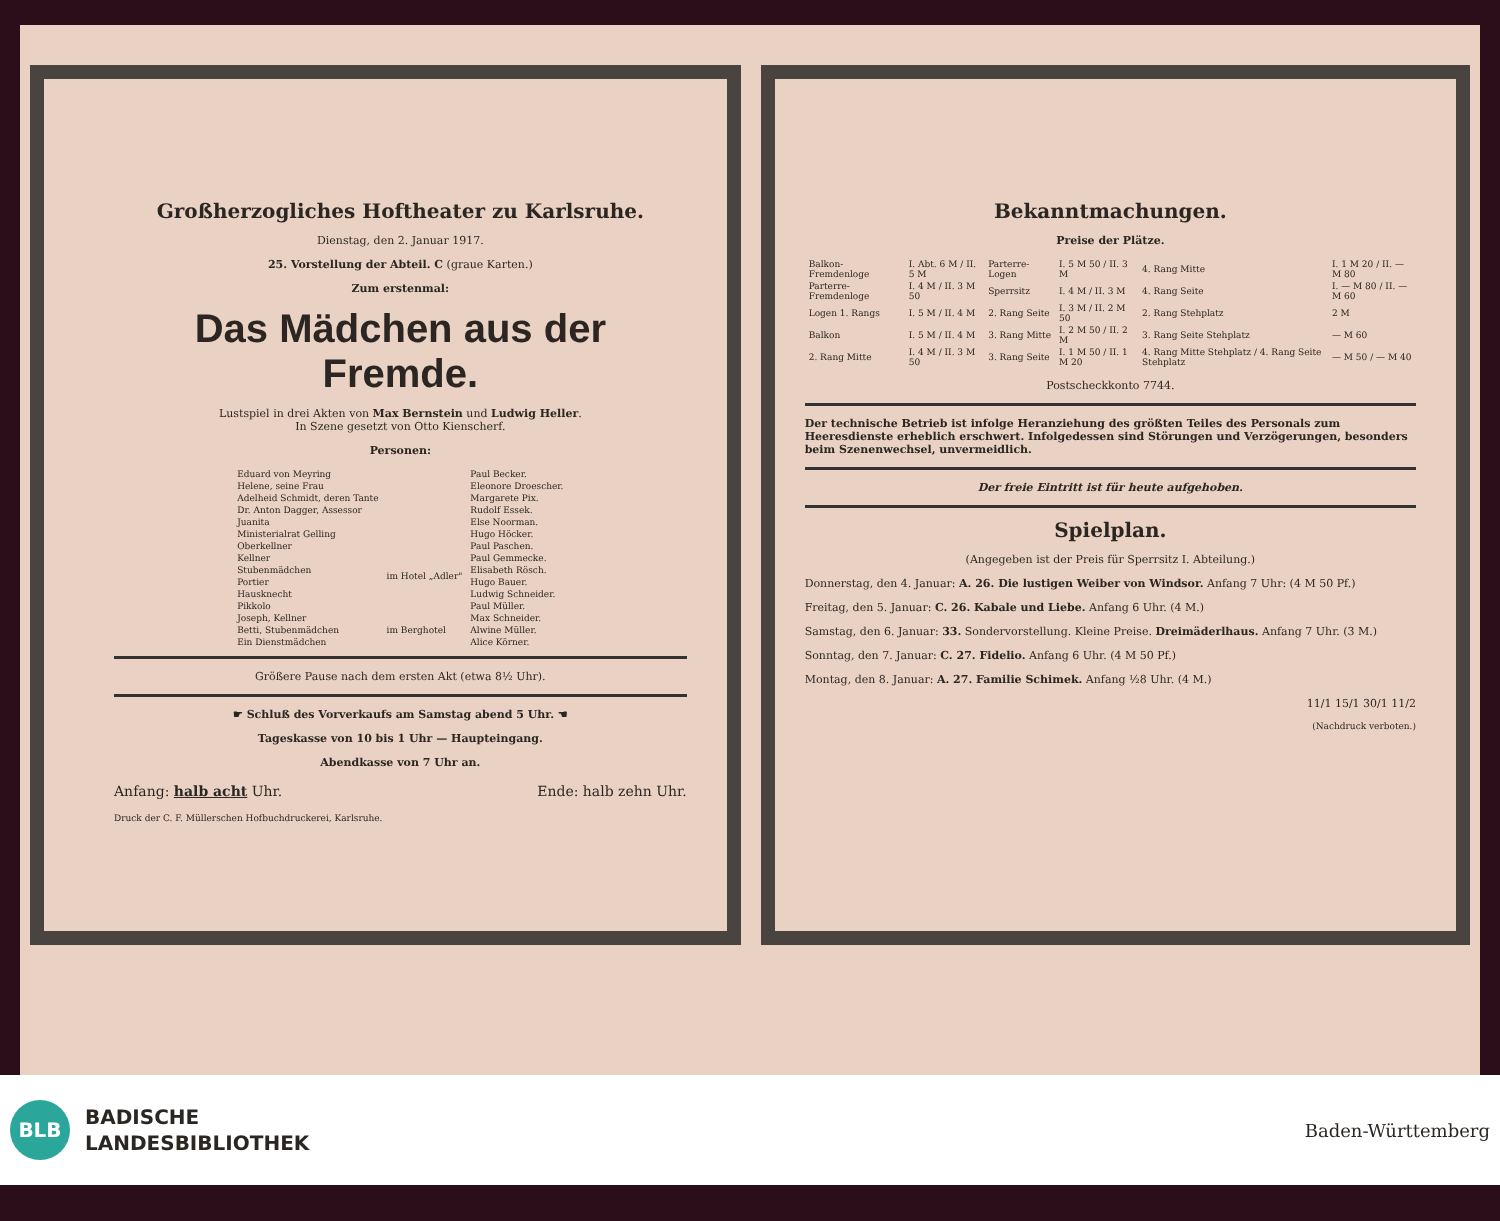Großherzogliches Hoftheater zu Karlsruhe.
Dienstag, den 2. Januar 1917.
25. Vorstellung der Abteil. C (graue Karten.)
Zum erstenmal:
Das Mädchen aus der Fremde.
Lustspiel in drei Akten von Max Bernstein und Ludwig Heller.
In Szene gesetzt von Otto Kienscherf.
Personen:
| Eduard von Meyring | | Paul Becker. |
| Helene, seine Frau | | Eleonore Droescher. |
| Adelheid Schmidt, deren Tante | | Margarete Pix. |
| Dr. Anton Dagger, Assessor | | Rudolf Essek. |
| Juanita | | Else Noorman. |
| Ministerialrat Gelling | | Hugo Höcker. |
| Oberkellner | im Hotel „Adler" | Paul Paschen. |
| Kellner | | Paul Gemmecke. |
| Stubenmädchen | | Elisabeth Rösch. |
| Portier | | Hugo Bauer. |
| Hausknecht | | Ludwig Schneider. |
| Pikkolo | | Paul Müller. |
| Joseph, Kellner | im Berghotel | Max Schneider. |
| Betti, Stubenmädchen | | Alwine Müller. |
| Ein Dienstmädchen | | Alice Körner. |
Größere Pause nach dem ersten Akt (etwa 8½ Uhr).
☛ Schluß des Vorverkaufs am Samstag abend 5 Uhr. ☚
Tageskasse von 10 bis 1 Uhr — Haupteingang.
Abendkasse von 7 Uhr an.
Anfang: halb acht Uhr. Ende: halb zehn Uhr.
Druck der C. F. Müllerschen Hofbuchdruckerei, Karlsruhe.
Bekanntmachungen.
Preise der Plätze.
| Balkon-Fremdenloge | I. Abt. 6 M / II. 5 M | Parterre-Logen | I. 5 M 50 / II. 3 M | 4. Rang Mitte | I. 1 M 20 / II. — M 80 |
| Parterre-Fremdenloge | I. 4 M / II. 3 M 50 | Sperrsitz | I. 4 M / II. 3 M | 4. Rang Seite | I. — M 80 / II. — M 60 |
| Logen 1. Rangs | I. 5 M / II. 4 M | 2. Rang Seite | I. 3 M / II. 2 M 50 | 2. Rang Stehplatz | 2 M |
| Balkon | I. 5 M / II. 4 M | 3. Rang Mitte | I. 2 M 50 / II. 2 M | 3. Rang Seite Stehplatz | — M 60 |
| 2. Rang Mitte | I. 4 M / II. 3 M 50 | 3. Rang Seite | I. 1 M 50 / II. 1 M 20 | 4. Rang Mitte Stehplatz / 4. Rang Seite Stehplatz | — M 50 / — M 40 |
Postscheckkonto 7744.
Der technische Betrieb ist infolge Heranziehung des größten Teiles des Personals zum Heeresdienste erheblich erschwert. Infolgedessen sind Störungen und Verzögerungen, besonders beim Szenenwechsel, unvermeidlich.
Der freie Eintritt ist für heute aufgehoben.
Spielplan.
(Angegeben ist der Preis für Sperrsitz I. Abteilung.)
Donnerstag, den 4. Januar: A. 26. Die lustigen Weiber von Windsor. Anfang 7 Uhr: (4 M 50 Pf.)
Freitag, den 5. Januar: C. 26. Kabale und Liebe. Anfang 6 Uhr. (4 M.)
Samstag, den 6. Januar: 33. Sondervorstellung. Kleine Preise. Dreimäderlhaus. Anfang 7 Uhr. (3 M.)
Sonntag, den 7. Januar: C. 27. Fidelio. Anfang 6 Uhr. (4 M 50 Pf.)
Montag, den 8. Januar: A. 27. Familie Schimek. Anfang ½8 Uhr. (4 M.)
11/1 15/1 30/1 11/2
(Nachdruck verboten.)
BLB
BADISCHE
LANDESBIBLIOTHEK
Baden-Württemberg